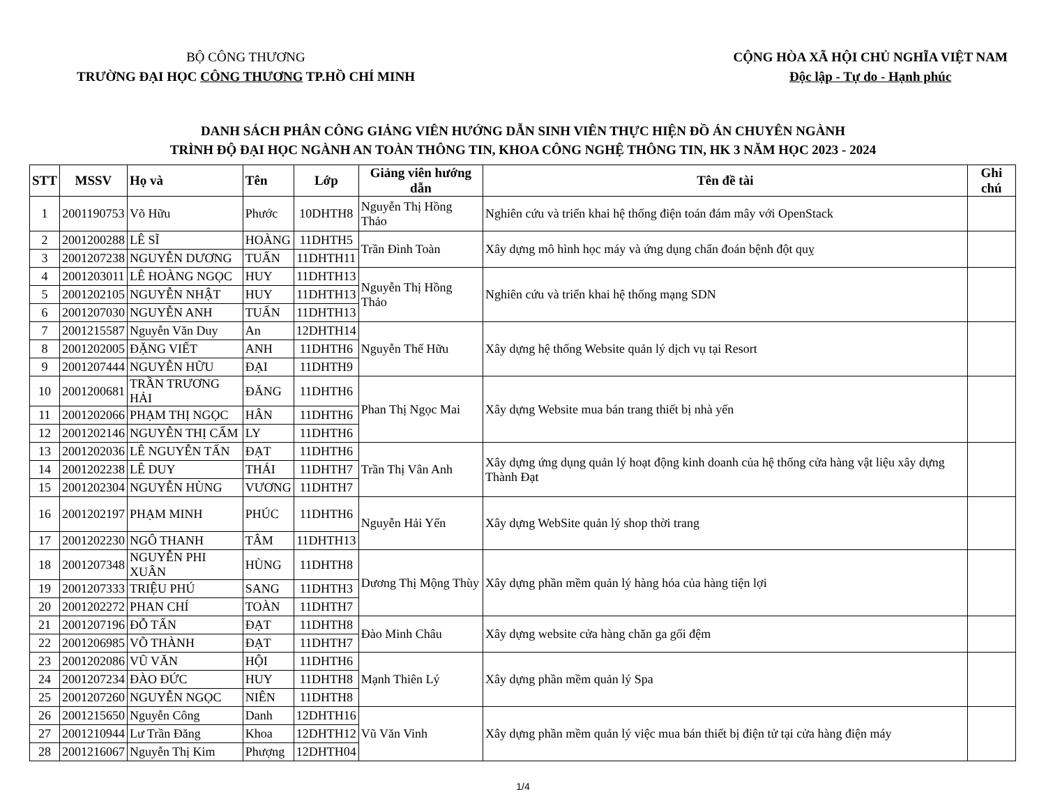BỘ CÔNG THƯƠNG
TRƯỜNG ĐẠI HỌC CÔNG THƯƠNG TP.HỒ CHÍ MINH
CỘNG HÒA XÃ HỘI CHỦ NGHĨA VIỆT NAM
Độc lập - Tự do - Hạnh phúc
DANH SÁCH PHÂN CÔNG GIẢNG VIÊN HƯỚNG DẪN SINH VIÊN THỰC HIỆN ĐỒ ÁN CHUYÊN NGÀNH
TRÌNH ĐỘ ĐẠI HỌC NGÀNH AN TOÀN THÔNG TIN, KHOA CÔNG NGHỆ THÔNG TIN, HK 3 NĂM HỌC 2023 - 2024
| STT | MSSV | Họ và | Tên | Lớp | Giảng viên hướng dẫn | Tên đề tài | Ghi chú |
| --- | --- | --- | --- | --- | --- | --- | --- |
| 1 | 2001190753 | Võ Hữu | Phước | 10DHTH8 | Nguyễn Thị Hồng Thảo | Nghiên cứu và triển khai hệ thống điện toán đám mây với OpenStack | |
| 2 | 2001200288 | LÊ SĨ | HOÀNG | 11DHTH5 | Trần Đình Toàn | Xây dựng mô hình học máy và ứng dụng chẩn đoán bệnh đột quỵ | |
| 3 | 2001207238 | NGUYỄN DƯƠNG | TUẤN | 11DHTH11 | | | |
| 4 | 2001203011 | LÊ HOÀNG NGỌC | HUY | 11DHTH13 | Nguyễn Thị Hồng Thảo | Nghiên cứu và triển khai hệ thống mạng SDN | |
| 5 | 2001202105 | NGUYỄN NHẬT | HUY | 11DHTH13 | | | |
| 6 | 2001207030 | NGUYỄN ANH | TUẤN | 11DHTH13 | | | |
| 7 | 2001215587 | Nguyễn Văn Duy | An | 12DHTH14 | Nguyễn Thế Hữu | Xây dựng hệ thống Website quản lý dịch vụ tại Resort | |
| 8 | 2001202005 | ĐẶNG VIẾT | ANH | 11DHTH6 | | | |
| 9 | 2001207444 | NGUYỄN HỮU | ĐẠI | 11DHTH9 | | | |
| 10 | 2001200681 | TRẦN TRƯƠNG HẢI | ĐĂNG | 11DHTH6 | Phan Thị Ngọc Mai | Xây dựng Website mua bán trang thiết bị nhà yến | |
| 11 | 2001202066 | PHẠM THỊ NGỌC | HÂN | 11DHTH6 | | | |
| 12 | 2001202146 | NGUYỄN THỊ CẨM | LY | 11DHTH6 | | | |
| 13 | 2001202036 | LÊ NGUYỄN TẤN | ĐẠT | 11DHTH6 | Trần Thị Vân Anh | Xây dựng ứng dụng quản lý hoạt động kinh doanh của hệ thống cửa hàng vật liệu xây dựng Thành Đạt | |
| 14 | 2001202238 | LÊ DUY | THÁI | 11DHTH7 | | | |
| 15 | 2001202304 | NGUYỄN HÙNG | VƯƠNG | 11DHTH7 | | | |
| 16 | 2001202197 | PHẠM MINH | PHÚC | 11DHTH6 | Nguyễn Hải Yến | Xây dựng WebSite quản lý shop thời trang | |
| 17 | 2001202230 | NGÔ THANH | TÂM | 11DHTH13 | | | |
| 18 | 2001207348 | NGUYỄN PHI XUÂN | HÙNG | 11DHTH8 | Dương Thị Mộng Thùy | Xây dựng phần mềm quản lý hàng hóa của hàng tiện lợi | |
| 19 | 2001207333 | TRIỆU PHÚ | SANG | 11DHTH3 | | | |
| 20 | 2001202272 | PHAN CHÍ | TOÀN | 11DHTH7 | | | |
| 21 | 2001207196 | ĐỖ TẤN | ĐẠT | 11DHTH8 | Đào Minh Châu | Xây dựng website cửa hàng chăn ga gối đệm | |
| 22 | 2001206985 | VÕ THÀNH | ĐẠT | 11DHTH7 | | | |
| 23 | 2001202086 | VŨ VĂN | HỘI | 11DHTH6 | Mạnh Thiên Lý | Xây dựng phần mềm quản lý Spa | |
| 24 | 2001207234 | ĐÀO ĐỨC | HUY | 11DHTH8 | | | |
| 25 | 2001207260 | NGUYỄN NGỌC | NIÊN | 11DHTH8 | | | |
| 26 | 2001215650 | Nguyễn Công | Danh | 12DHTH16 | Vũ Văn Vinh | Xây dựng phần mềm quản lý việc mua bán thiết bị điện tử tại cửa hàng điện máy | |
| 27 | 2001210944 | Lư Trần Đăng | Khoa | 12DHTH12 | | | |
| 28 | 2001216067 | Nguyễn Thị Kim | Phượng | 12DHTH04 | | | |
1/4